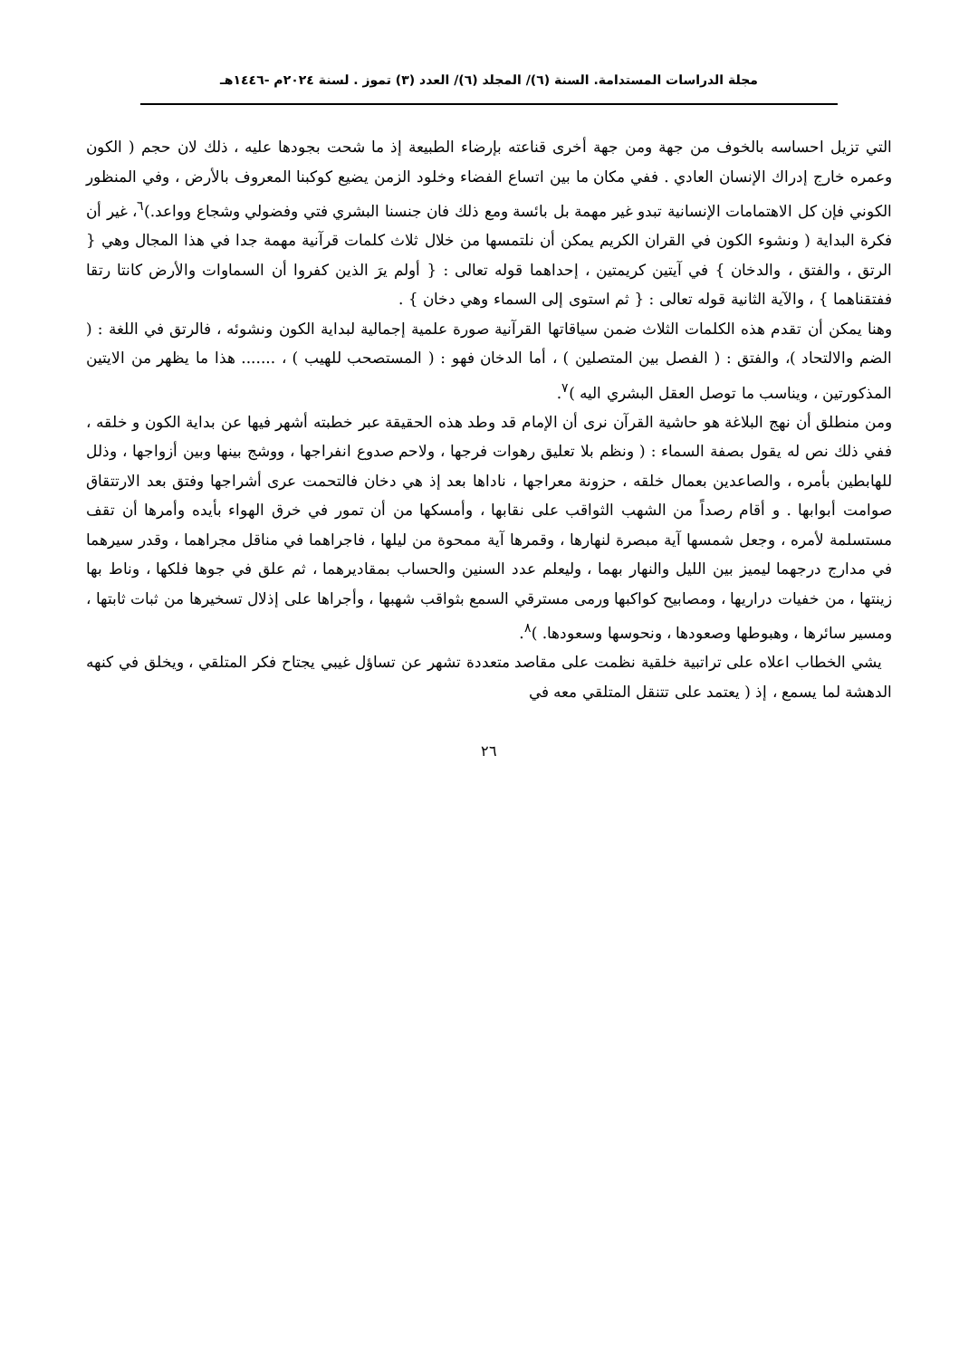مجلة الدراسات المستدامة. السنة (٦)/ المجلد (٦)/ العدد (٣) تموز . لسنة ٢٠٢٤م -١٤٤٦هـ
التي تزيل احساسه بالخوف من جهة ومن جهة أخرى قناعته بإرضاء الطبيعة إذ ما شحت بجودها عليه ، ذلك لان حجم ( الكون وعمره خارج إدراك الإنسان العادي . ففي مكان ما بين اتساع الفضاء وخلود الزمن يضيع كوكبنا المعروف بالأرض ، وفي المنظور الكوني فإن كل الاهتمامات الإنسانية تبدو غير مهمة بل بائسة ومع ذلك فان جنسنا البشري فتي وفضولي وشجاع وواعد.)<sup>٦</sup>، غير أن فكرة البداية ( ونشوء الكون في القران الكريم يمكن أن نلتمسها من خلال ثلاث كلمات قرآنية مهمة جدا في هذا المجال وهي { الرتق ، والفتق ، والدخان } في آيتين كريمتين ، إحداهما قوله تعالى : { أولم يرَ الذين كفروا أن السماوات والأرض كانتا رتقا ففتقناهما } ، والآية الثانية قوله تعالى : { ثم استوى إلى السماء وهي دخان } .
وهنا يمكن أن تقدم هذه الكلمات الثلاث ضمن سياقاتها القرآنية صورة علمية إجمالية لبداية الكون ونشوئه ، فالرتق في اللغة : ( الضم والالتحاد )، والفتق : ( الفصل بين المتصلين ) ، أما الدخان فهو : ( المستصحب للهيب ) ، ....... هذا ما يظهر من الايتين المذكورتين ، ويناسب ما توصل العقل البشري اليه )<sup>٧</sup>.
ومن منطلق أن نهج البلاغة هو حاشية القرآن نرى أن الإمام قد وطد هذه الحقيقة عبر خطبته أشهر فيها عن بداية الكون و خلقه ، ففي ذلك نص له يقول بصفة السماء : ( ونظم بلا تعليق رهوات فرجها ، ولاحم صدوع انفراجها ، ووشج بينها وبين أزواجها ، وذلل للهابطين بأمره ، والصاعدين بعمال خلقه ، حزونة معراجها ، ناداها بعد إذ هي دخان فالتحمت عرى أشراجها وفتق بعد الارتتقاق صوامت أبوابها . و أقام رصداً من الشهب الثواقب على نقابها ، وأمسكها من أن تمور في خرق الهواء بأيده وأمرها أن تقف مستسلمة لأمره ، وجعل شمسها آية مبصرة لنهارها ، وقمرها آية ممحوة من ليلها ، فاجراهما في مناقل مجراهما ، وقدر سيرهما في مدارج درجهما ليميز بين الليل والنهار بهما ، وليعلم عدد السنين والحساب بمقاديرهما ، ثم علق في جوها فلكها ، وناط بها زينتها ، من خفيات دراريها ، ومصابيح كواكبها ورمى مسترقي السمع بثواقب شهبها ، وأجراها على إذلال تسخيرها من ثبات ثابتها ، ومسير سائرها ، وهبوطها وصعودها ، ونحوسها وسعودها. )<sup>٨</sup>.
يشي الخطاب اعلاه على تراتبية خلقية نظمت على مقاصد متعددة تشهر عن تساؤل غيبي يجتاح فكر المتلقي ، ويخلق في كنهه الدهشة لما يسمع ، إذ ( يعتمد على تتنقل المتلقي معه في
٢٦